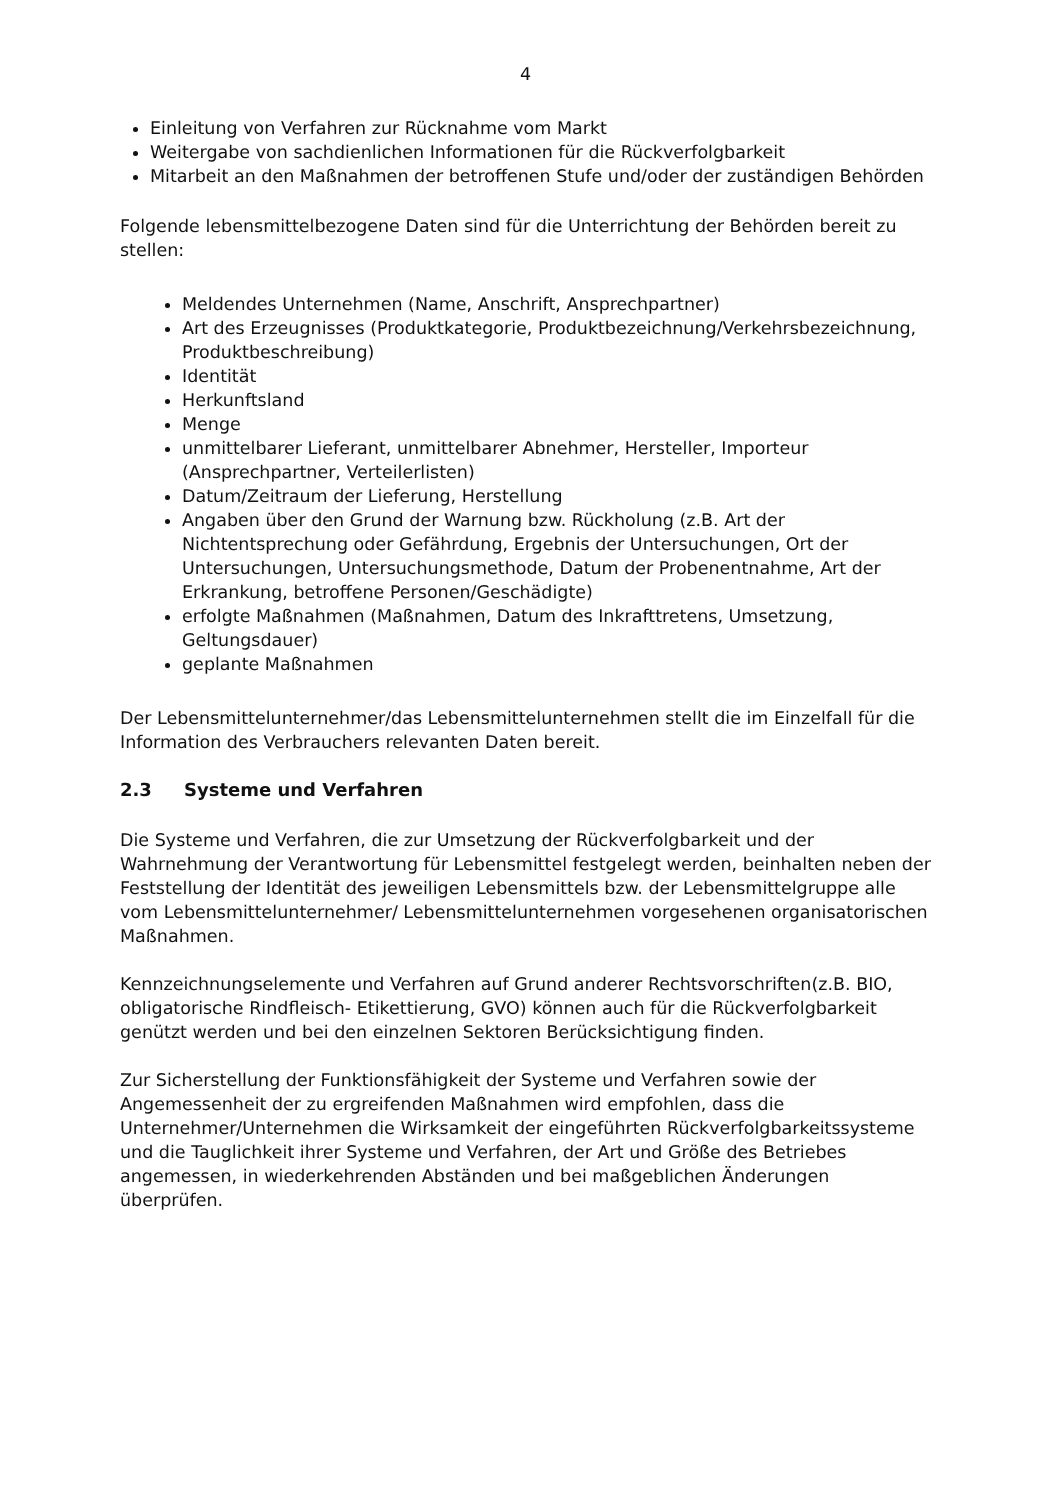4
Einleitung von Verfahren zur Rücknahme vom Markt
Weitergabe von sachdienlichen Informationen für die Rückverfolgbarkeit
Mitarbeit an den Maßnahmen der betroffenen Stufe und/oder der zuständigen Behörden
Folgende lebensmittelbezogene Daten sind für die Unterrichtung der Behörden bereit zu stellen:
Meldendes Unternehmen (Name, Anschrift, Ansprechpartner)
Art des Erzeugnisses (Produktkategorie, Produktbezeichnung/Verkehrsbezeichnung, Produktbeschreibung)
Identität
Herkunftsland
Menge
unmittelbarer Lieferant, unmittelbarer Abnehmer, Hersteller, Importeur (Ansprechpartner, Verteilerlisten)
Datum/Zeitraum der Lieferung, Herstellung
Angaben über den Grund der Warnung bzw. Rückholung (z.B. Art der Nichtentsprechung oder Gefährdung, Ergebnis der Untersuchungen, Ort der Untersuchungen, Untersuchungsmethode, Datum der Probenentnahme, Art der Erkrankung, betroffene Personen/Geschädigte)
erfolgte Maßnahmen (Maßnahmen, Datum des Inkrafttretens, Umsetzung, Geltungsdauer)
geplante Maßnahmen
Der Lebensmittelunternehmer/das Lebensmittelunternehmen stellt die im Einzelfall für die Information des Verbrauchers relevanten Daten bereit.
2.3 Systeme und Verfahren
Die Systeme und Verfahren, die zur Umsetzung der Rückverfolgbarkeit und der Wahrnehmung der Verantwortung für Lebensmittel festgelegt werden, beinhalten neben der Feststellung der Identität des jeweiligen Lebensmittels bzw. der Lebensmittelgruppe alle vom Lebensmittelunternehmer/ Lebensmittelunternehmen vorgesehenen organisatorischen Maßnahmen.
Kennzeichnungselemente und Verfahren auf Grund anderer Rechtsvorschriften(z.B. BIO, obligatorische Rindfleisch- Etikettierung, GVO) können auch für die Rückverfolgbarkeit genützt werden und bei den einzelnen Sektoren Berücksichtigung finden.
Zur Sicherstellung der Funktionsfähigkeit der Systeme und Verfahren sowie der Angemessenheit der zu ergreifenden Maßnahmen wird empfohlen, dass die Unternehmer/Unternehmen die Wirksamkeit der eingeführten Rückverfolgbarkeitssysteme und die Tauglichkeit ihrer Systeme und Verfahren, der Art und Größe des Betriebes angemessen, in wiederkehrenden Abständen und bei maßgeblichen Änderungen überprüfen.